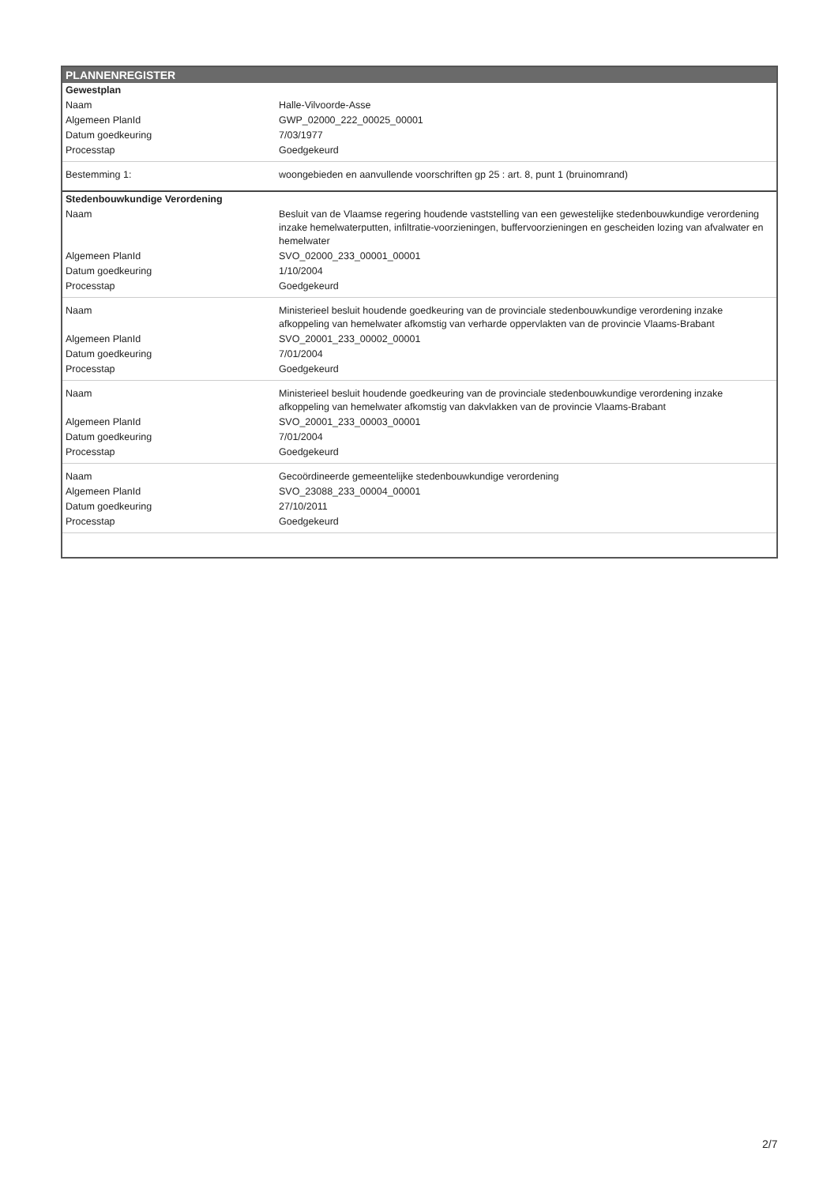PLANNENREGISTER
| Gewestplan | |
| Naam | Halle-Vilvoorde-Asse |
| Algemeen PlanId | GWP_02000_222_00025_00001 |
| Datum goedkeuring | 7/03/1977 |
| Processtap | Goedgekeurd |
| Bestemming 1: | woongebieden en aanvullende voorschriften gp 25 : art. 8, punt 1 (bruinomrand) |
| Stedenbouwkundige Verordening | |
| Naam | Besluit van de Vlaamse regering houdende vaststelling van een gewestelijke stedenbouwkundige verordening inzake hemelwaterputten, infiltratie-voorzieningen, buffervoorzieningen en gescheiden lozing van afvalwater en hemelwater |
| Algemeen PlanId | SVO_02000_233_00001_00001 |
| Datum goedkeuring | 1/10/2004 |
| Processtap | Goedgekeurd |
| Naam | Ministerieel besluit houdende goedkeuring van de provinciale stedenbouwkundige verordening inzake afkoppeling van hemelwater afkomstig van verharde oppervlakten van de provincie Vlaams-Brabant |
| Algemeen PlanId | SVO_20001_233_00002_00001 |
| Datum goedkeuring | 7/01/2004 |
| Processtap | Goedgekeurd |
| Naam | Ministerieel besluit houdende goedkeuring van de provinciale stedenbouwkundige verordening inzake afkoppeling van hemelwater afkomstig van dakvlakken van de provincie Vlaams-Brabant |
| Algemeen PlanId | SVO_20001_233_00003_00001 |
| Datum goedkeuring | 7/01/2004 |
| Processtap | Goedgekeurd |
| Naam | Gecoördineerde gemeentelijke stedenbouwkundige verordening |
| Algemeen PlanId | SVO_23088_233_00004_00001 |
| Datum goedkeuring | 27/10/2011 |
| Processtap | Goedgekeurd |
2/7